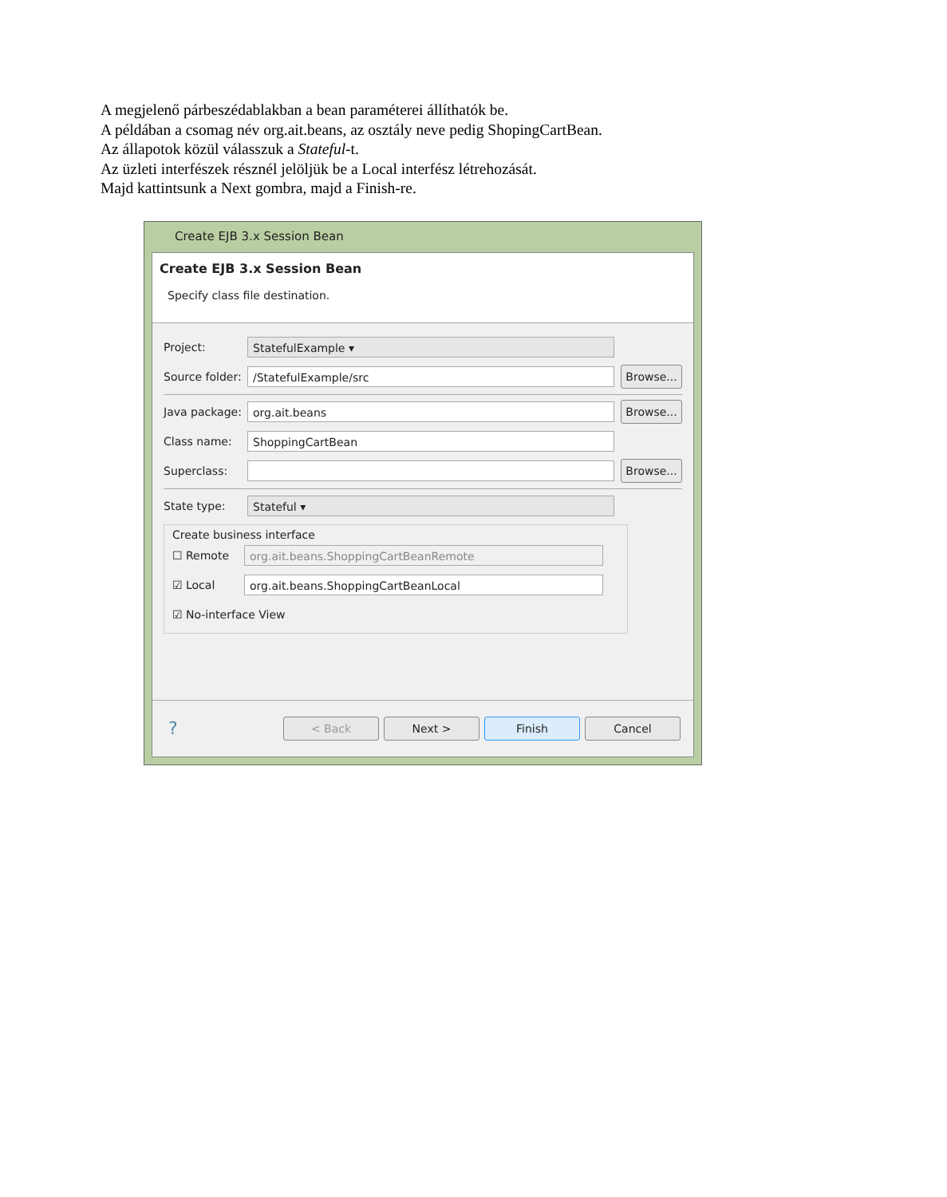A megjelenő párbeszédablakban a bean paraméterei állíthatók be.
A példában a csomag név org.ait.beans, az osztály neve pedig ShopingCartBean.
Az állapotok közül válasszuk a Stateful-t.
Az üzleti interfészek résznél jelöljük be a Local interfész létrehozását.
Majd kattintsunk a Next gombra, majd a Finish-re.
Create EJB 3.x Session Bean
Create EJB 3.x Session Bean
Specify class file destination.
Project:
StatefulExample ▾
Source folder:
/StatefulExample/src
Browse...
Java package:
org.ait.beans
Browse...
Class name:
ShoppingCartBean
Superclass:
Browse...
State type:
Stateful ▾
Create business interface
☐ Remote
org.ait.beans.ShoppingCartBeanRemote
☑ Local
org.ait.beans.ShoppingCartBeanLocal
☑ No-interface View
?
< Back Next > Finish Cancel